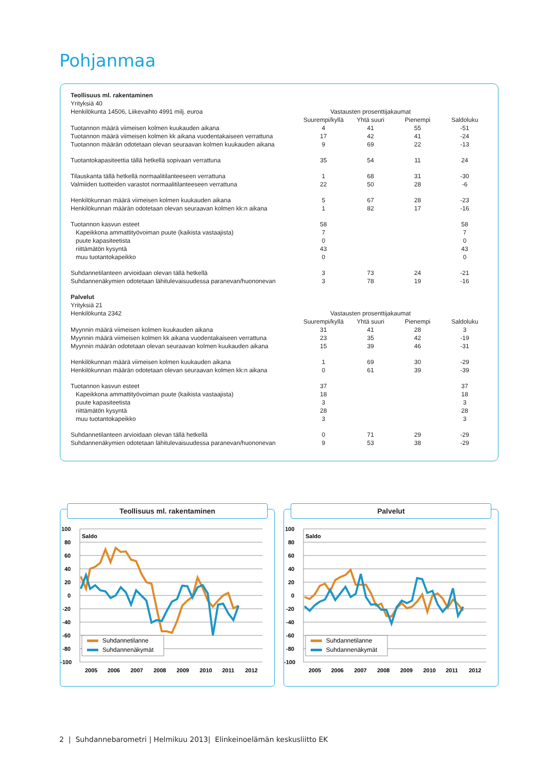Pohjanmaa
| Teollisuus ml. rakentaminen | | | | |
| Yrityksiä 40 | | | | |
| Henkilökunta 14506, Liikevaihto 4991 milj. euroa | Vastausten prosenttijakaumat | | | |
| | Suurempi/kyllä | Yhtä suuri | Pienempi | Saldoluku |
| Tuotannon määrä viimeisen kolmen kuukauden aikana | 4 | 41 | 55 | -51 |
| Tuotannon määrä viimeisen kolmen kk aikana vuodentakaiseen verrattuna | 17 | 42 | 41 | -24 |
| Tuotannon määrän odotetaan olevan seuraavan kolmen kuukauden aikana | 9 | 69 | 22 | -13 |
| Tuotantokapasiteettia tällä hetkellä sopivaan verrattuna | 35 | 54 | 11 | 24 |
| Tilauskanta tällä hetkellä normaalitilanteeseen verrattuna | 1 | 68 | 31 | -30 |
| Valmiiden tuotteiden varastot normaalitilanteeseen verrattuna | 22 | 50 | 28 | -6 |
| Henkilökunnan määrä viimeisen kolmen kuukauden aikana | 5 | 67 | 28 | -23 |
| Henkilökunnan määrän odotetaan olevan seuraavan kolmen kk:n aikana | 1 | 82 | 17 | -16 |
| Tuotannon kasvun esteet | 58 | | | 58 |
| Kapeikkona ammattityövoiman puute (kaikista vastaajista) | 7 | | | 7 |
| puute kapasiteetista | 0 | | | 0 |
| riittämätön kysyntä | 43 | | | 43 |
| muu tuotantokapeikko | 0 | | | 0 |
| Suhdannetilanteen arvioidaan olevan tällä hetkellä | 3 | 73 | 24 | -21 |
| Suhdannenäkymien odotetaan lähitulevaisuudessa paranevan/huononevan | 3 | 78 | 19 | -16 |
| Palvelut | | | | |
| Yrityksiä 21 | | | | |
| Henkilökunta 2342 | Vastausten prosenttijakaumat | | | |
| | Suurempi/kyllä | Yhtä suuri | Pienempi | Saldoluku |
| Myynnin määrä viimeisen kolmen kuukauden aikana | 31 | 41 | 28 | 3 |
| Myynnin määrä viimeisen kolmen kk aikana vuodentakaiseen verrattuna | 23 | 35 | 42 | -19 |
| Myynnin määrän odotetaan olevan seuraavan kolmen kuukauden aikana | 15 | 39 | 46 | -31 |
| Henkilökunnan määrä viimeisen kolmen kuukauden aikana | 1 | 69 | 30 | -29 |
| Henkilökunnan määrän odotetaan olevan seuraavan kolmen kk:n aikana | 0 | 61 | 39 | -39 |
| Tuotannon kasvun esteet | 37 | | | 37 |
| Kapeikkona ammattityövoiman puute (kaikista vastaajista) | 18 | | | 18 |
| puute kapasiteetista | 3 | | | 3 |
| riittämätön kysyntä | 28 | | | 28 |
| muu tuotantokapeikko | 3 | | | 3 |
| Suhdannetilanteen arvioidaan olevan tällä hetkellä | 0 | 71 | 29 | -29 |
| Suhdannenäkymien odotetaan lähitulevaisuudessa paranevan/huononevan | 9 | 53 | 38 | -29 |
Teollisuus ml. rakentaminen
100
80
60
40
20
0
-20
-40
-60
-80
-100
Saldo
Suhdannetilanne
Suhdannenäkymät
2005
2006
2007
2008
2009
2010
2011
2012
Palvelut
100
80
60
40
20
0
-20
-40
-60
-80
-100
Saldo
Suhdannetilanne
Suhdannenäkymät
2005
2006
2007
2008
2009
2010
2011
2012
2 | Suhdannebarometri | Helmikuu 2013| Elinkeinoelämän keskusliitto EK